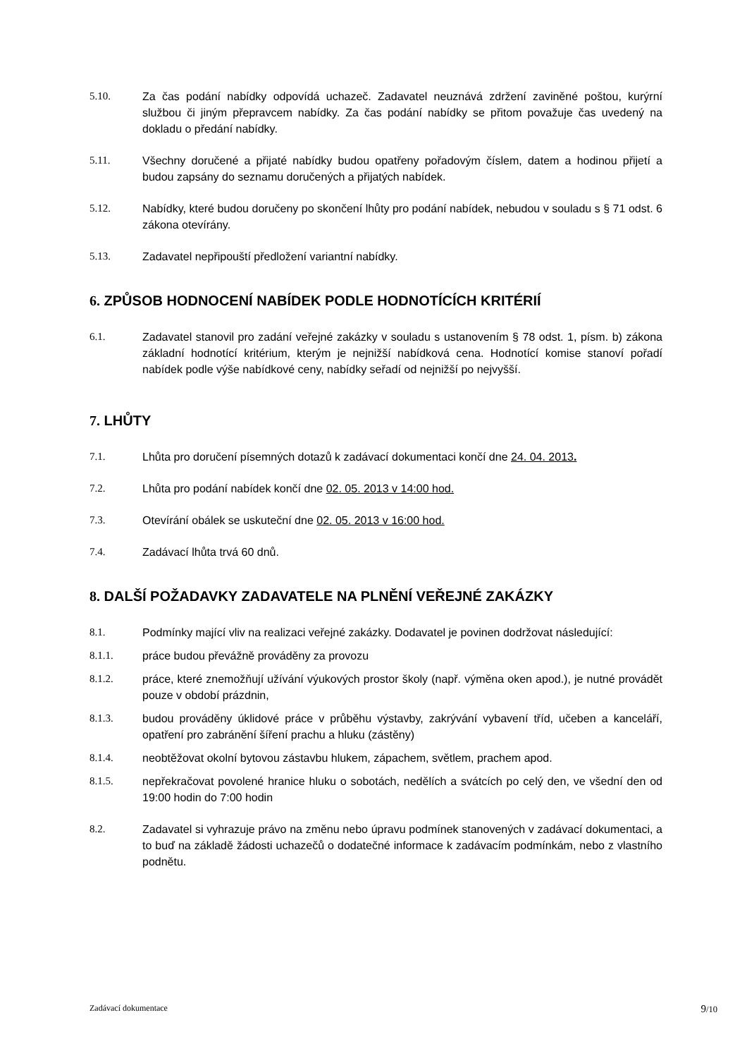5.10. Za čas podání nabídky odpovídá uchazeč. Zadavatel neuznává zdržení zaviněné poštou, kurýrní službou či jiným přepravcem nabídky. Za čas podání nabídky se přitom považuje čas uvedený na dokladu o předání nabídky.
5.11. Všechny doručené a přijaté nabídky budou opatřeny pořadovým číslem, datem a hodinou přijetí a budou zapsány do seznamu doručených a přijatých nabídek.
5.12. Nabídky, které budou doručeny po skončení lhůty pro podání nabídek, nebudou v souladu s § 71 odst. 6 zákona otevírány.
5.13. Zadavatel nepřipouští předložení variantní nabídky.
6. ZPŮSOB HODNOCENÍ NABÍDEK PODLE HODNOTÍCÍCH KRITÉRIÍ
6.1. Zadavatel stanovil pro zadání veřejné zakázky v souladu s ustanovením § 78 odst. 1, písm. b) zákona základní hodnotící kritérium, kterým je nejnižší nabídková cena. Hodnotící komise stanoví pořadí nabídek podle výše nabídkové ceny, nabídky seřadí od nejnižší po nejvyšší.
7. LHŮTY
7.1. Lhůta pro doručení písemných dotazů k zadávací dokumentaci končí dne 24. 04. 2013.
7.2. Lhůta pro podání nabídek končí dne 02. 05. 2013 v 14:00 hod.
7.3. Otevírání obálek se uskuteční dne 02. 05. 2013 v 16:00 hod.
7.4. Zadávací lhůta trvá 60 dnů.
8. DALŠÍ POŽADAVKY ZADAVATELE NA PLNĚNÍ VEŘEJNÉ ZAKÁZKY
8.1. Podmínky mající vliv na realizaci veřejné zakázky. Dodavatel je povinen dodržovat následující:
8.1.1. práce budou převážně prováděny za provozu
8.1.2. práce, které znemožňují užívání výukových prostor školy (např. výměna oken apod.), je nutné provádět pouze v období prázdnin,
8.1.3. budou prováděny úklidové práce v průběhu výstavby, zakrývání vybavení tříd, učeben a kanceláří, opatření pro zabránění šíření prachu a hluku (zástěny)
8.1.4. neobtěžovat okolní bytovou zástavbu hlukem, zápachem, světlem, prachem apod.
8.1.5. nepřekračovat povolené hranice hluku o sobotách, nedělích a svátcích po celý den, ve všední den od 19:00 hodin do 7:00 hodin
8.2. Zadavatel si vyhrazuje právo na změnu nebo úpravu podmínek stanovených v zadávací dokumentaci, a to buď na základě žádosti uchazečů o dodatečné informace k zadávacím podmínkám, nebo z vlastního podnětu.
Zadávací dokumentace 9/10